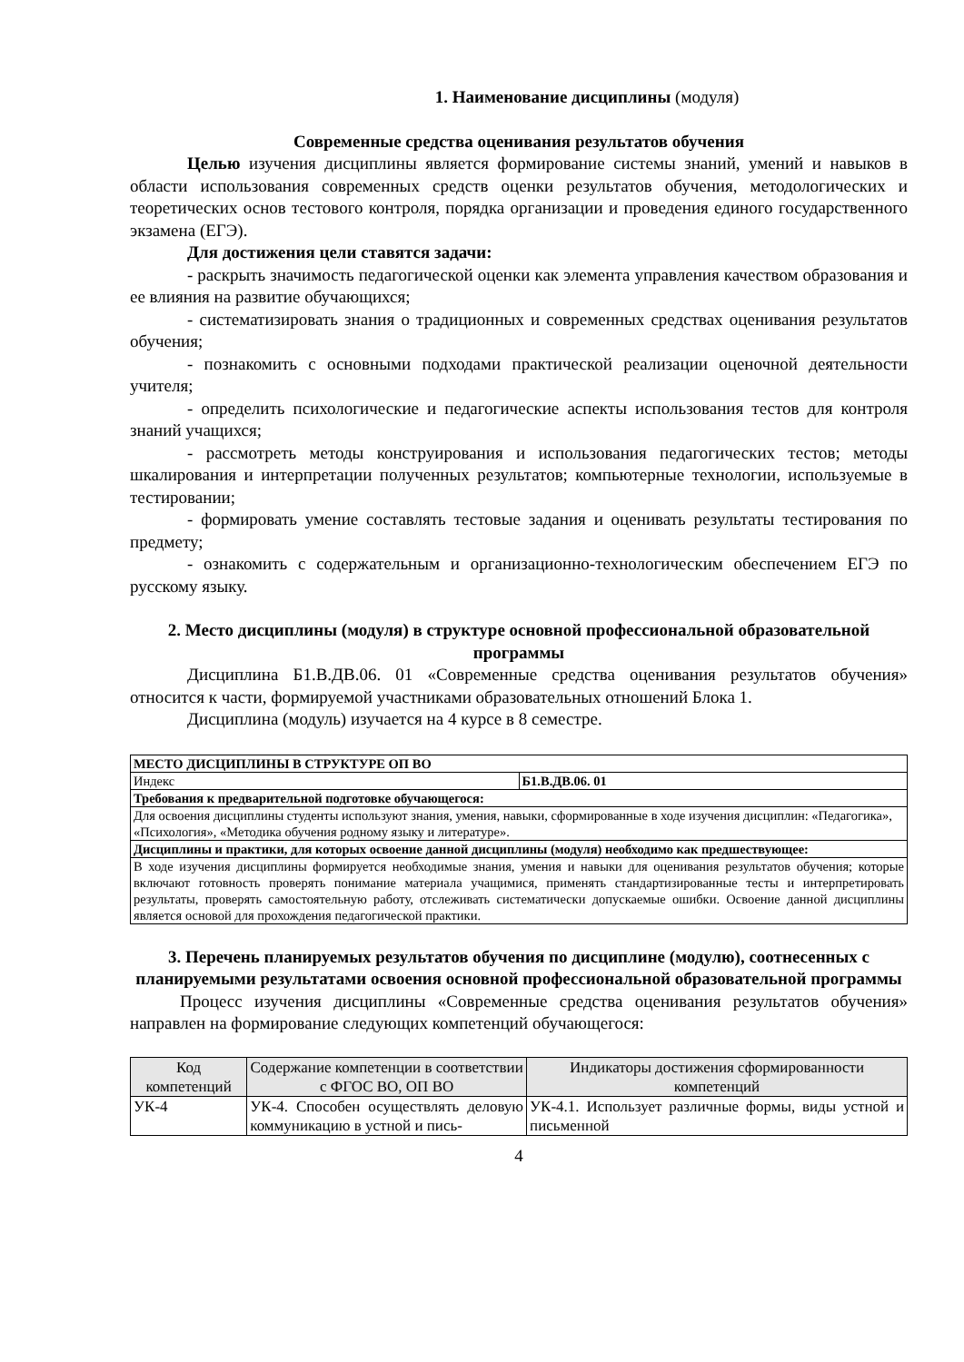1. Наименование дисциплины (модуля)
Современные средства оценивания результатов обучения
Целью изучения дисциплины является формирование системы знаний, умений и навыков в области использования современных средств оценки результатов обучения, методологических и теоретических основ тестового контроля, порядка организации и проведения единого государственного экзамена (ЕГЭ).
Для достижения цели ставятся задачи:
- раскрыть значимость педагогической оценки как элемента управления качеством образования и ее влияния на развитие обучающихся;
- систематизировать знания о традиционных и современных средствах оценивания результатов обучения;
- познакомить с основными подходами практической реализации оценочной деятельности учителя;
- определить психологические и педагогические аспекты использования тестов для контроля знаний учащихся;
- рассмотреть методы конструирования и использования педагогических тестов; методы шкалирования и интерпретации полученных результатов; компьютерные технологии, используемые в тестировании;
- формировать умение составлять тестовые задания и оценивать результаты тестирования по предмету;
- ознакомить с содержательным и организационно-технологическим обеспечением ЕГЭ по русскому языку.
2. Место дисциплины (модуля) в структуре основной профессиональной образовательной программы
Дисциплина Б1.В.ДВ.06. 01 «Современные средства оценивания результатов обучения» относится к части, формируемой участниками образовательных отношений Блока 1.
Дисциплина (модуль) изучается на 4 курсе в 8 семестре.
| МЕСТО ДИСЦИПЛИНЫ В СТРУКТУРЕ ОП ВО | |
| --- | --- |
| Индекс | Б1.В.ДВ.06. 01 |
| Требования к предварительной подготовке обучающегося: | |
| Для освоения дисциплины студенты используют знания, умения, навыки, сформированные в ходе изучения дисциплин: «Педагогика», «Психология», «Методика обучения родному языку и литературе». | |
| Дисциплины и практики, для которых освоение данной дисциплины (модуля) необходимо как предшествующее: | |
| В ходе изучения дисциплины формируется необходимые знания, умения и навыки для оценивания результатов обучения; которые включают готовность проверять понимание материала учащимися, применять стандартизированные тесты и интерпретировать результаты, проверять самостоятельную работу, отслеживать систематически допускаемые ошибки. Освоение данной дисциплины является основой для прохождения педагогической практики. | |
3. Перечень планируемых результатов обучения по дисциплине (модулю), соотнесенных с планируемыми результатами освоения основной профессиональной образовательной программы
Процесс изучения дисциплины «Современные средства оценивания результатов обучения» направлен на формирование следующих компетенций обучающегося:
| Код компетенций | Содержание компетенции в соответствии с ФГОС ВО, ОП ВО | Индикаторы достижения сформированности компетенций |
| --- | --- | --- |
| УК-4 | УК-4. Способен осуществлять деловую коммуникацию в устной и пись- | УК-4.1. Использует различные формы, виды устной и письменной |
4